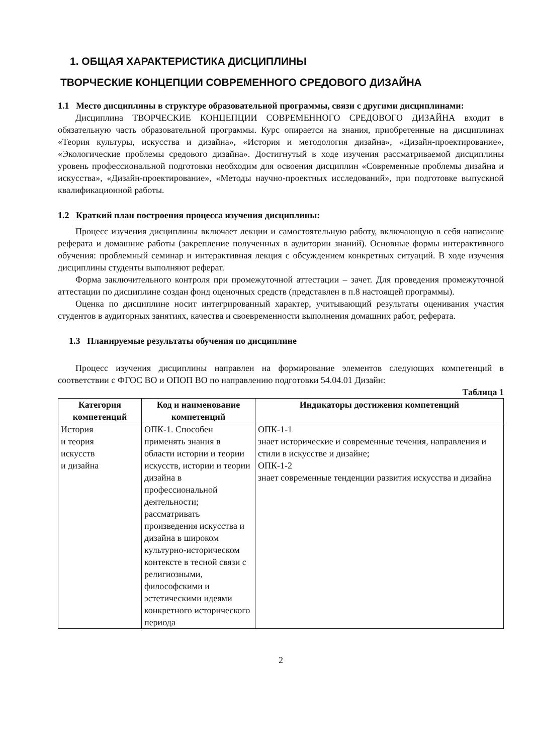1. ОБЩАЯ ХАРАКТЕРИСТИКА ДИСЦИПЛИНЫ
ТВОРЧЕСКИЕ КОНЦЕПЦИИ СОВРЕМЕННОГО СРЕДОВОГО ДИЗАЙНА
1.1 Место дисциплины в структуре образовательной программы, связи с другими дисциплинами:
Дисциплина ТВОРЧЕСКИЕ КОНЦЕПЦИИ СОВРЕМЕННОГО СРЕДОВОГО ДИЗАЙНА входит в обязательную часть образовательной программы. Курс опирается на знания, приобретенные на дисциплинах «Теория культуры, искусства и дизайна», «История и методология дизайна», «Дизайн-проектирование», «Экологические проблемы средового дизайна». Достигнутый в ходе изучения рассматриваемой дисциплины уровень профессиональной подготовки необходим для освоения дисциплин «Современные проблемы дизайна и искусства», «Дизайн-проектирование», «Методы научно-проектных исследований», при подготовке выпускной квалификационной работы.
1.2 Краткий план построения процесса изучения дисциплины:
Процесс изучения дисциплины включает лекции и самостоятельную работу, включающую в себя написание реферата и домашние работы (закрепление полученных в аудитории знаний). Основные формы интерактивного обучения: проблемный семинар и интерактивная лекция с обсуждением конкретных ситуаций. В ходе изучения дисциплины студенты выполняют реферат.
Форма заключительного контроля при промежуточной аттестации – зачет. Для проведения промежуточной аттестации по дисциплине создан фонд оценочных средств (представлен в п.8 настоящей программы).
Оценка по дисциплине носит интегрированный характер, учитывающий результаты оценивания участия студентов в аудиторных занятиях, качества и своевременности выполнения домашних работ, реферата.
1.3 Планируемые результаты обучения по дисциплине
Процесс изучения дисциплины направлен на формирование элементов следующих компетенций в соответствии с ФГОС ВО и ОПОП ВО по направлению подготовки 54.04.01 Дизайн:
Таблица 1
| Категория компетенций | Код и наименование компетенций | Индикаторы достижения компетенций |
| --- | --- | --- |
| История и теория искусств и дизайна | ОПК-1. Способен применять знания в области истории и теории искусств, истории и теории дизайна в профессиональной деятельности; рассматривать произведения искусства и дизайна в широком культурно-историческом контексте в тесной связи с религиозными, философскими и эстетическими идеями конкретного исторического периода | ОПК-1-1 знает исторические и современные течения, направления и стили в искусстве и дизайне; ОПК-1-2 знает современные тенденции развития искусства и дизайна |
2